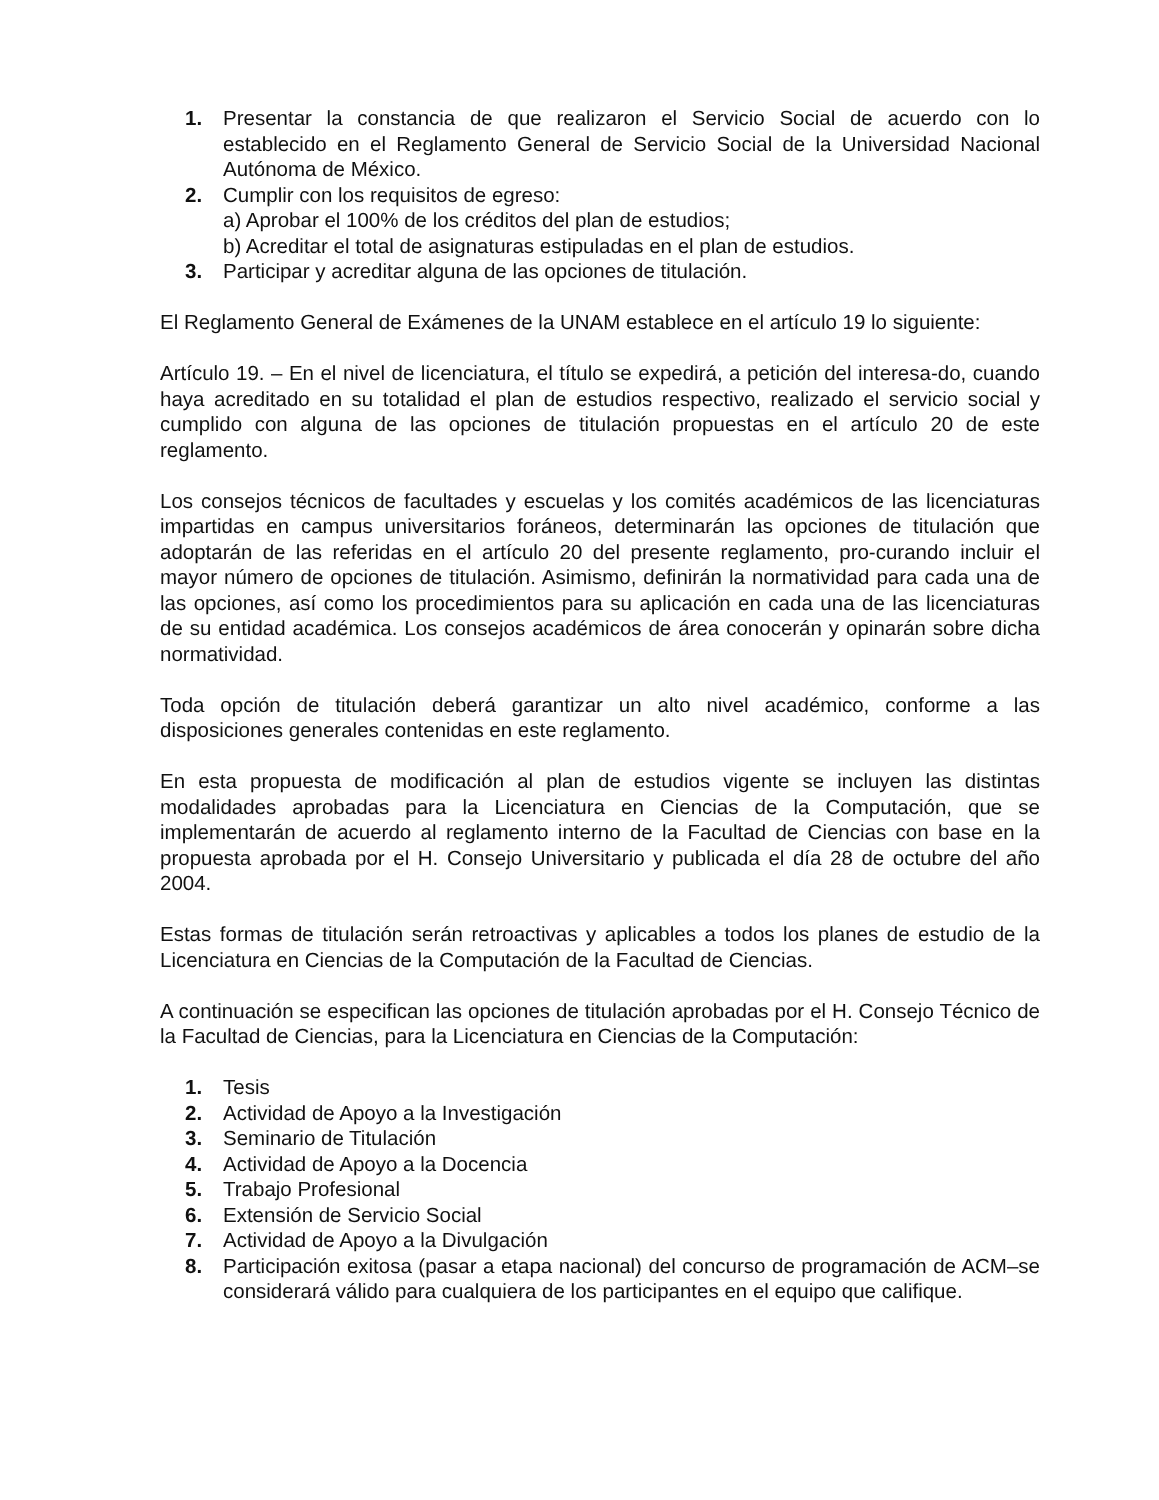1. Presentar la constancia de que realizaron el Servicio Social de acuerdo con lo establecido en el Reglamento General de Servicio Social de la Universidad Nacional Autónoma de México.
2. Cumplir con los requisitos de egreso:
a) Aprobar el 100% de los créditos del plan de estudios;
b) Acreditar el total de asignaturas estipuladas en el plan de estudios.
3. Participar y acreditar alguna de las opciones de titulación.
El Reglamento General de Exámenes de la UNAM establece en el artículo 19 lo siguiente:
Artículo 19. – En el nivel de licenciatura, el título se expedirá, a petición del interesa-do, cuando haya acreditado en su totalidad el plan de estudios respectivo, realizado el servicio social y cumplido con alguna de las opciones de titulación propuestas en el artículo 20 de este reglamento.
Los consejos técnicos de facultades y escuelas y los comités académicos de las licenciaturas impartidas en campus universitarios foráneos, determinarán las opciones de titulación que adoptarán de las referidas en el artículo 20 del presente reglamento, pro-curando incluir el mayor número de opciones de titulación. Asimismo, definirán la normatividad para cada una de las opciones, así como los procedimientos para su aplicación en cada una de las licenciaturas de su entidad académica. Los consejos académicos de área conocerán y opinarán sobre dicha normatividad.
Toda opción de titulación deberá garantizar un alto nivel académico, conforme a las disposiciones generales contenidas en este reglamento.
En esta propuesta de modificación al plan de estudios vigente se incluyen las distintas modalidades aprobadas para la Licenciatura en Ciencias de la Computación, que se implementarán de acuerdo al reglamento interno de la Facultad de Ciencias con base en la propuesta aprobada por el H. Consejo Universitario y publicada el día 28 de octubre del año 2004.
Estas formas de titulación serán retroactivas y aplicables a todos los planes de estudio de la Licenciatura en Ciencias de la Computación de la Facultad de Ciencias.
A continuación se especifican las opciones de titulación aprobadas por el H. Consejo Técnico de la Facultad de Ciencias, para la Licenciatura en Ciencias de la Computación:
1. Tesis
2. Actividad de Apoyo a la Investigación
3. Seminario de Titulación
4. Actividad de Apoyo a la Docencia
5. Trabajo Profesional
6. Extensión de Servicio Social
7. Actividad de Apoyo a la Divulgación
8. Participación exitosa (pasar a etapa nacional) del concurso de programación de ACM–se considerará válido para cualquiera de los participantes en el equipo que califique.